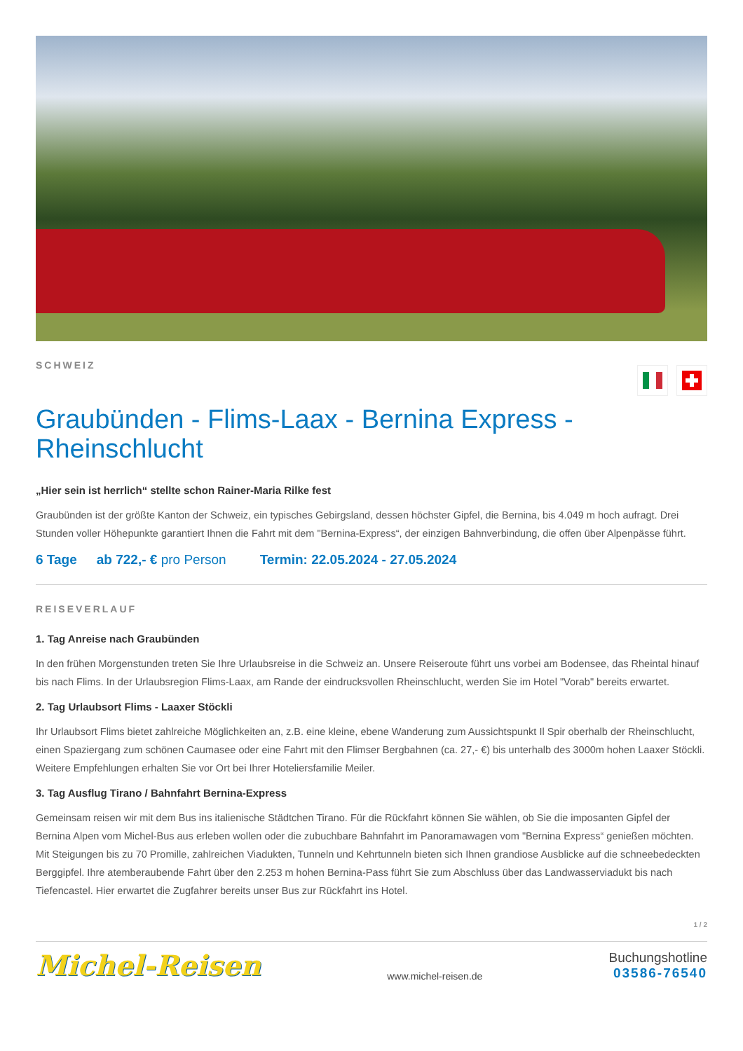SCHWEIZ
Graubünden - Flims-Laax - Bernina Express -
Rheinschlucht
„Hier sein ist herrlich“ stellte schon Rainer-Maria Rilke fest
Graubünden ist der größte Kanton der Schweiz, ein typisches Gebirgsland, dessen höchster Gipfel, die Bernina, bis 4.049 m hoch aufragt. Drei Stunden voller Höhepunkte garantiert Ihnen die Fahrt mit dem "Bernina-Express“, der einzigen Bahnverbindung, die offen über Alpenpässe führt.
6 Tage ab 722,- € pro Person Termin: 22.05.2024 - 27.05.2024
REISEVERLAUF
1. Tag Anreise nach Graubünden
In den frühen Morgenstunden treten Sie Ihre Urlaubsreise in die Schweiz an. Unsere Reiseroute führt uns vorbei am Bodensee, das Rheintal hinauf bis nach Flims. In der Urlaubsregion Flims-Laax, am Rande der eindrucksvollen Rheinschlucht, werden Sie im Hotel "Vorab" bereits erwartet.
2. Tag Urlaubsort Flims - Laaxer Stöckli
Ihr Urlaubsort Flims bietet zahlreiche Möglichkeiten an, z.B. eine kleine, ebene Wanderung zum Aussichtspunkt Il Spir oberhalb der Rheinschlucht, einen Spaziergang zum schönen Caumasee oder eine Fahrt mit den Flimser Bergbahnen (ca. 27,- €) bis unterhalb des 3000m hohen Laaxer Stöckli. Weitere Empfehlungen erhalten Sie vor Ort bei Ihrer Hoteliersfamilie Meiler.
3. Tag Ausflug Tirano / Bahnfahrt Bernina-Express
Gemeinsam reisen wir mit dem Bus ins italienische Städtchen Tirano. Für die Rückfahrt können Sie wählen, ob Sie die imposanten Gipfel der Bernina Alpen vom Michel-Bus aus erleben wollen oder die zubuchbare Bahnfahrt im Panoramawagen vom "Bernina Express“ genießen möchten. Mit Steigungen bis zu 70 Promille, zahlreichen Viadukten, Tunneln und Kehrtunneln bieten sich Ihnen grandiose Ausblicke auf die schneebedeckten Berggipfel. Ihre atemberaubende Fahrt über den 2.253 m hohen Bernina-Pass führt Sie zum Abschluss über das Landwasserviadukt bis nach Tiefencastel. Hier erwartet die Zugfahrer bereits unser Bus zur Rückfahrt ins Hotel.
1 / 2
Michel-Reisen
www.michel-reisen.de
Buchungshotline
03586-76540